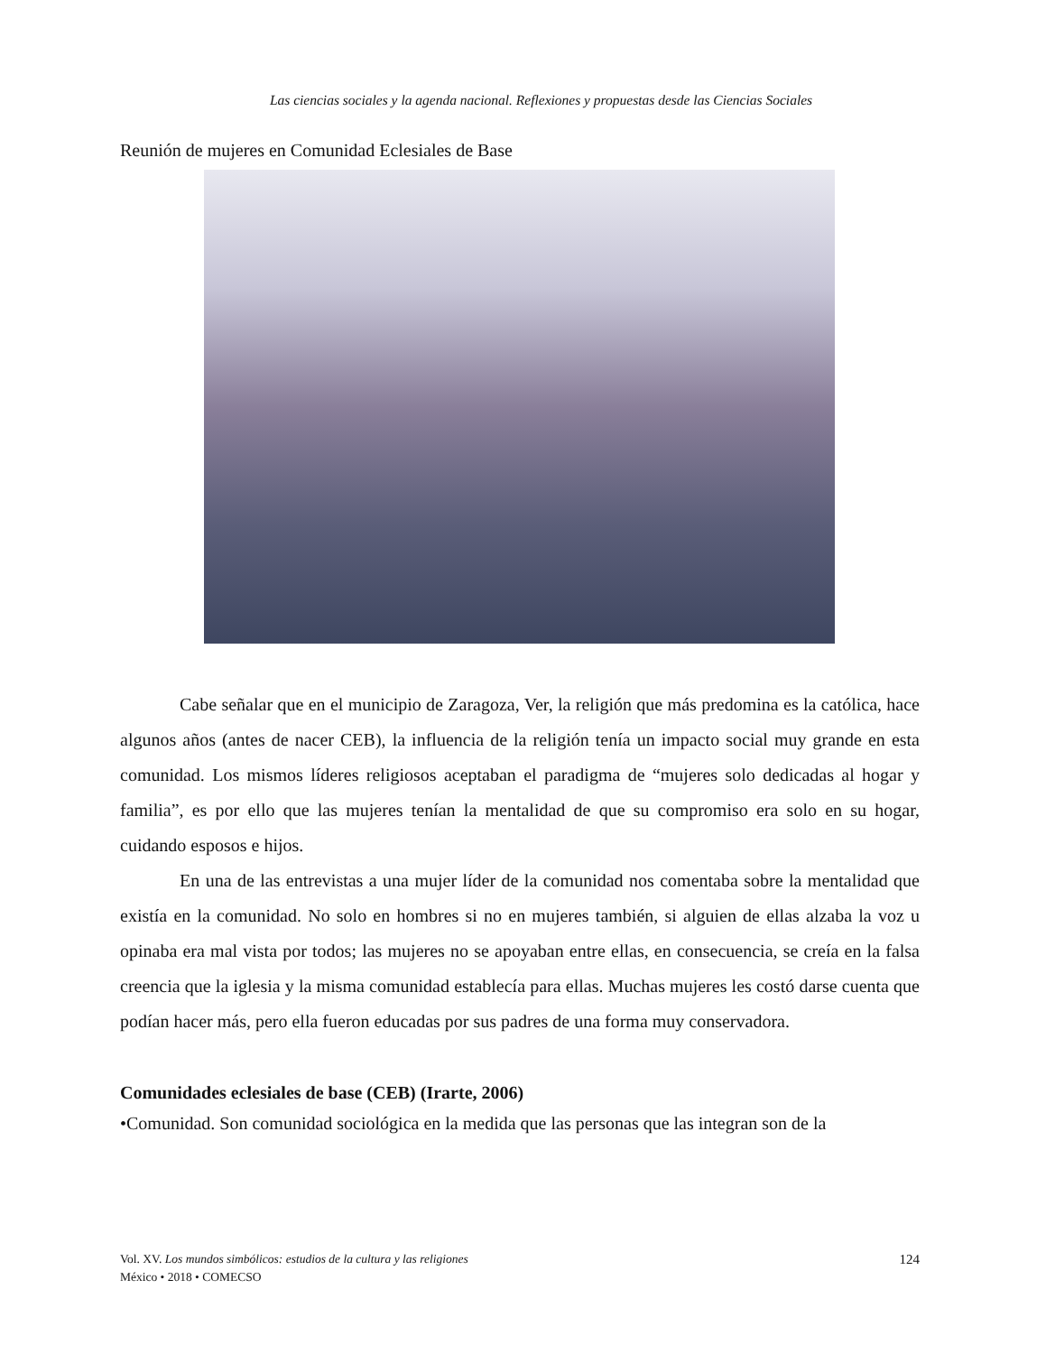Las ciencias sociales y la agenda nacional. Reflexiones y propuestas desde las Ciencias Sociales
Reunión de mujeres en Comunidad Eclesiales de Base
Cabe señalar que en el municipio de Zaragoza, Ver, la religión que más predomina es la católica, hace algunos años (antes de nacer CEB), la influencia de la religión tenía un impacto social muy grande en esta comunidad. Los mismos líderes religiosos aceptaban el paradigma de “mujeres solo dedicadas al hogar y familia”, es por ello que las mujeres tenían la mentalidad de que su compromiso era solo en su hogar, cuidando esposos e hijos.
En una de las entrevistas a una mujer líder de la comunidad nos comentaba sobre la mentalidad que existía en la comunidad. No solo en hombres si no en mujeres también, si alguien de ellas alzaba la voz u opinaba era mal vista por todos; las mujeres no se apoyaban entre ellas, en consecuencia, se creía en la falsa creencia que la iglesia y la misma comunidad establecía para ellas. Muchas mujeres les costó darse cuenta que podían hacer más, pero ella fueron educadas por sus padres de una forma muy conservadora.
Comunidades eclesiales de base (CEB) (Irarte, 2006)
•Comunidad. Son comunidad sociológica en la medida que las personas que las integran son de la
Vol. XV. Los mundos simbólicos: estudios de la cultura y las religiones
México • 2018 • COMECSO
124